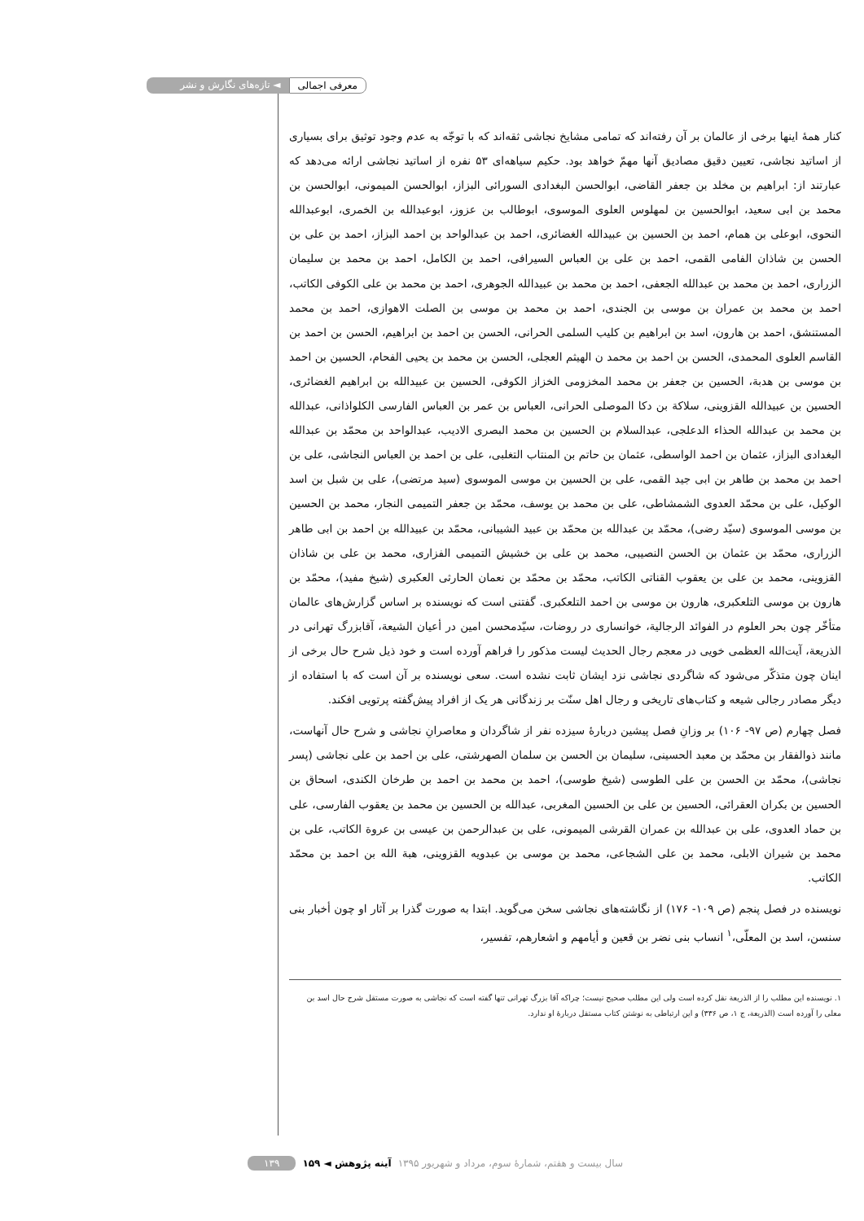معرفی اجمالی ◄ تازه‌های نگارش و نشر
کنار همهٔ اینها برخی از عالمان بر آن رفته‌اند که تمامی مشایخ نجاشی ثقه‌اند که با توجّه به عدم وجود توثیق برای بسیاری از اساتید نجاشی، تعیین دقیق مصادیق آنها مهمّ خواهد بود. حکیم سیاهه‌ای ۵۳ نفره از اساتید نجاشی ارائه می‌دهد که عبارتند از: ابراهیم بن مخلد بن جعفر القاضی، ابوالحسن البغدادی السورائی البزاز، ابوالحسن المیمونی، ابوالحسن بن محمد بن ابی سعید، ابوالحسین بن لمهلوس العلوی الموسوی، ابوطالب بن عزوز، ابوعبدالله بن الخمری، ابوعبدالله النحوی، ابوعلی بن همام، احمد بن الحسین بن عبیدالله الغضائری، احمد بن عبدالواحد بن احمد البزاز، احمد بن علی بن الحسن بن شاذان الفامی القمی، احمد بن علی بن العباس السیرافی، احمد بن الکامل، احمد بن محمد بن سلیمان الزراری، احمد بن محمد بن عبدالله الجعفی، احمد بن محمد بن عبیدالله الجوهری، احمد بن محمد بن علی الکوفی الکاتب، احمد بن محمد بن عمران بن موسی بن الجندی، احمد بن محمد بن موسی بن الصلت الاهوازی، احمد بن محمد المستنشق، احمد بن هارون، اسد بن ابراهیم بن کلیب السلمی الحرانی، الحسن بن احمد بن ابراهیم، الحسن بن احمد بن القاسم العلوی المحمدی، الحسن بن احمد بن محمد ن الهیثم العجلی، الحسن بن محمد بن یحیی الفحام، الحسین بن احمد بن موسی بن هدبة، الحسین بن جعفر بن محمد المخزومی الخزاز الکوفی، الحسین بن عبیدالله بن ابراهیم الغضائری، الحسین بن عبیدالله القزوینی، سلاکة بن دکا الموصلی الحرانی، العباس بن عمر بن العباس الفارسی الکلواذانی، عبدالله بن محمد بن عبدالله الحذاء الدعلجی، عبدالسلام بن الحسین بن محمد البصری الادیب، عبدالواحد بن محمّد بن عبدالله البغدادی البزاز، عثمان بن احمد الواسطی، عثمان بن حاتم بن المنتاب التغلبی، علی بن احمد بن العباس النجاشی، علی بن احمد بن محمد بن طاهر بن ابی جید القمی، علی بن الحسین بن موسی الموسوی (سید مرتضی)، علی بن شبل بن اسد الوکیل، علی بن محمّد العدوی الشمشاطی، علی بن محمد بن یوسف، محمّد بن جعفر التمیمی النجار، محمد بن الحسین بن موسی الموسوی (سیّد رضی)، محمّد بن عبدالله بن محمّد بن عبید الشیبانی، محمّد بن عبیدالله بن احمد بن ابی طاهر الزراری، محمّد بن عثمان بن الحسن النصیبی، محمد بن علی بن خشیش التمیمی الفزاری، محمد بن علی بن شاذان القزوینی، محمد بن علی بن یعقوب القناتی الکاتب، محمّد بن محمّد بن نعمان الحارثی العکبری (شیخ مفید)، محمّد بن هارون بن موسی التلعکبری، هارون بن موسی بن احمد التلعکبری. گفتنی است که نویسنده بر اساس گزارش‌های عالمان متأخّر چون بحر العلوم در الفوائد الرجالیة، خوانساری در روضات، سیّدمحسن امین در أعیان الشیعة، آقابزرگ تهرانی در الذریعة، آیت‌الله العظمی خویی در معجم رجال الحدیث لیست مذکور را فراهم آورده است و خود ذیل شرح حال برخی از اینان چون متذکّر می‌شود که شاگردی نجاشی نزد ایشان ثابت نشده است. سعی نویسنده بر آن است که با استفاده از دیگر مصادر رجالی شیعه و کتاب‌های تاریخی و رجال اهل سنّت بر زندگانی هر یک از افراد پیش‌گفته پرتویی افکند.
فصل چهارم (ص ۹۷- ۱۰۶) بر وزانِ فصل پیشین دربارهٔ سیزده نفر از شاگردان و معاصرانِ نجاشی و شرح حال آنهاست، مانند ذوالفقار بن محمّد بن معبد الحسینی، سلیمان بن الحسن بن سلمان الصهرشتی، علی بن احمد بن علی نجاشی (پسر نجاشی)، محمّد بن الحسن بن علی الطوسی (شیخ طوسی)، احمد بن محمد بن احمد بن طرخان الکندی، اسحاق بن الحسین بن بکران العقرائی، الحسین بن علی بن الحسین المغربی، عبدالله بن الحسین بن محمد بن یعقوب الفارسی، علی بن حماد العدوی، علی بن عبدالله بن عمران القرشی المیمونی، علی بن عبدالرحمن بن عیسی بن عروة الکاتب، علی بن محمد بن شیران الابلی، محمد بن علی الشجاعی، محمد بن موسی بن عبدویه القزوینی، هبة الله بن احمد بن محمّد الکاتب.
نویسنده در فصل پنجم (ص ۱۰۹- ۱۷۶) از نگاشته‌های نجاشی سخن می‌گوید. ابتدا به صورت گذرا بر آثار او چون أخبار بنی سنسن، اسد بن المعلّی،<sup>۱</sup> انساب بنی نضر بن قعین و أیامهم و اشعارهم، تفسیر،
۱. نویسنده این مطلب را از الذریعة نقل کرده است ولی این مطلب صحیح نیست؛ چراکه آقا بزرگ تهرانی تنها گفته است که نجاشی به صورت مستقل شرح حال اسد بن معلی را آورده است (الذریعة، ج ۱، ص ۳۳۶) و این ارتباطی به نوشتن کتاب مستقل دربارهٔ او ندارد.
سال بیست و هفتم، شمارهٔ سوم، مرداد و شهریور ۱۳۹۵ آینه پژوهش ◄ ۱۵۹ ۱۳۹